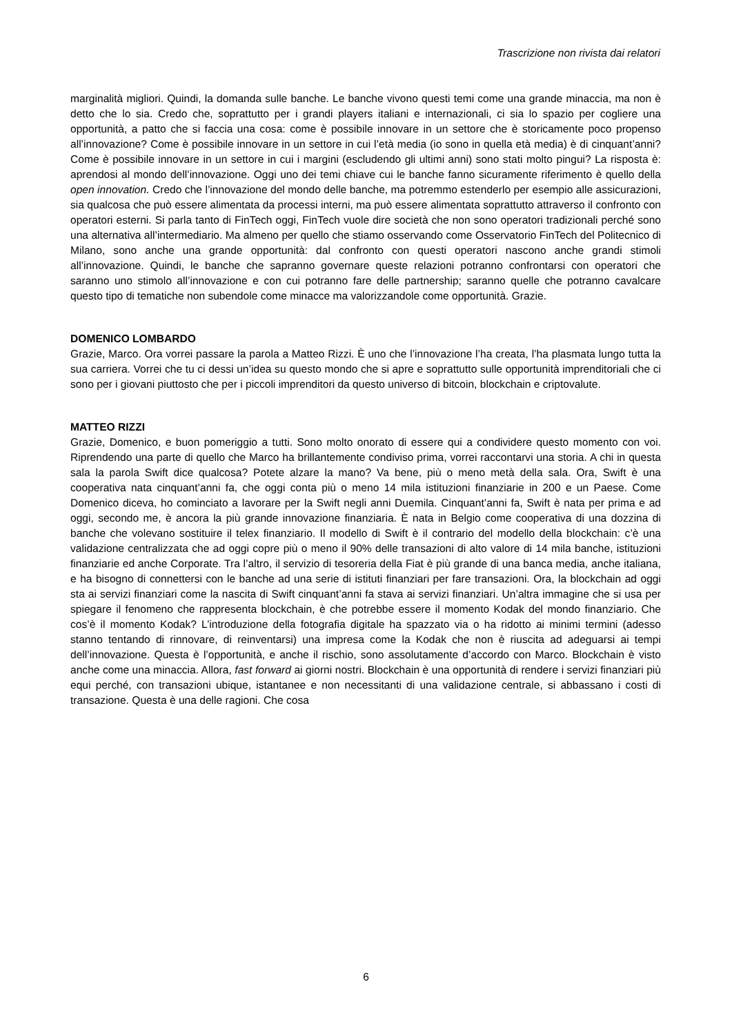Trascrizione non rivista dai relatori
marginalità migliori. Quindi, la domanda sulle banche. Le banche vivono questi temi come una grande minaccia, ma non è detto che lo sia. Credo che, soprattutto per i grandi players italiani e internazionali, ci sia lo spazio per cogliere una opportunità, a patto che si faccia una cosa: come è possibile innovare in un settore che è storicamente poco propenso all’innovazione? Come è possibile innovare in un settore in cui l’età media (io sono in quella età media) è di cinquant’anni? Come è possibile innovare in un settore in cui i margini (escludendo gli ultimi anni) sono stati molto pingui? La risposta è: aprendosi al mondo dell’innovazione. Oggi uno dei temi chiave cui le banche fanno sicuramente riferimento è quello della open innovation. Credo che l’innovazione del mondo delle banche, ma potremmo estenderlo per esempio alle assicurazioni, sia qualcosa che può essere alimentata da processi interni, ma può essere alimentata soprattutto attraverso il confronto con operatori esterni. Si parla tanto di FinTech oggi, FinTech vuole dire società che non sono operatori tradizionali perché sono una alternativa all’intermediario. Ma almeno per quello che stiamo osservando come Osservatorio FinTech del Politecnico di Milano, sono anche una grande opportunità: dal confronto con questi operatori nascono anche grandi stimoli all’innovazione. Quindi, le banche che sapranno governare queste relazioni potranno confrontarsi con operatori che saranno uno stimolo all’innovazione e con cui potranno fare delle partnership; saranno quelle che potranno cavalcare questo tipo di tematiche non subendole come minacce ma valorizzandole come opportunità. Grazie.
DOMENICO LOMBARDO
Grazie, Marco. Ora vorrei passare la parola a Matteo Rizzi. È uno che l’innovazione l’ha creata, l’ha plasmata lungo tutta la sua carriera. Vorrei che tu ci dessi un’idea su questo mondo che si apre e soprattutto sulle opportunità imprenditoriali che ci sono per i giovani piuttosto che per i piccoli imprenditori da questo universo di bitcoin, blockchain e criptovalute.
MATTEO RIZZI
Grazie, Domenico, e buon pomeriggio a tutti. Sono molto onorato di essere qui a condividere questo momento con voi. Riprendendo una parte di quello che Marco ha brillantemente condiviso prima, vorrei raccontarvi una storia. A chi in questa sala la parola Swift dice qualcosa? Potete alzare la mano? Va bene, più o meno metà della sala. Ora, Swift è una cooperativa nata cinquant’anni fa, che oggi conta più o meno 14 mila istituzioni finanziarie in 200 e un Paese. Come Domenico diceva, ho cominciato a lavorare per la Swift negli anni Duemila. Cinquant’anni fa, Swift è nata per prima e ad oggi, secondo me, è ancora la più grande innovazione finanziaria. È nata in Belgio come cooperativa di una dozzina di banche che volevano sostituire il telex finanziario. Il modello di Swift è il contrario del modello della blockchain: c’è una validazione centralizzata che ad oggi copre più o meno il 90% delle transazioni di alto valore di 14 mila banche, istituzioni finanziarie ed anche Corporate. Tra l’altro, il servizio di tesoreria della Fiat è più grande di una banca media, anche italiana, e ha bisogno di connettersi con le banche ad una serie di istituti finanziari per fare transazioni. Ora, la blockchain ad oggi sta ai servizi finanziari come la nascita di Swift cinquant’anni fa stava ai servizi finanziari. Un’altra immagine che si usa per spiegare il fenomeno che rappresenta blockchain, è che potrebbe essere il momento Kodak del mondo finanziario. Che cos’è il momento Kodak? L’introduzione della fotografia digitale ha spazzato via o ha ridotto ai minimi termini (adesso stanno tentando di rinnovare, di reinventarsi) una impresa come la Kodak che non è riuscita ad adeguarsi ai tempi dell’innovazione. Questa è l’opportunità, e anche il rischio, sono assolutamente d’accordo con Marco. Blockchain è visto anche come una minaccia. Allora, fast forward ai giorni nostri. Blockchain è una opportunità di rendere i servizi finanziari più equi perché, con transazioni ubique, istantanee e non necessitanti di una validazione centrale, si abbassano i costi di transazione. Questa è una delle ragioni. Che cosa
6